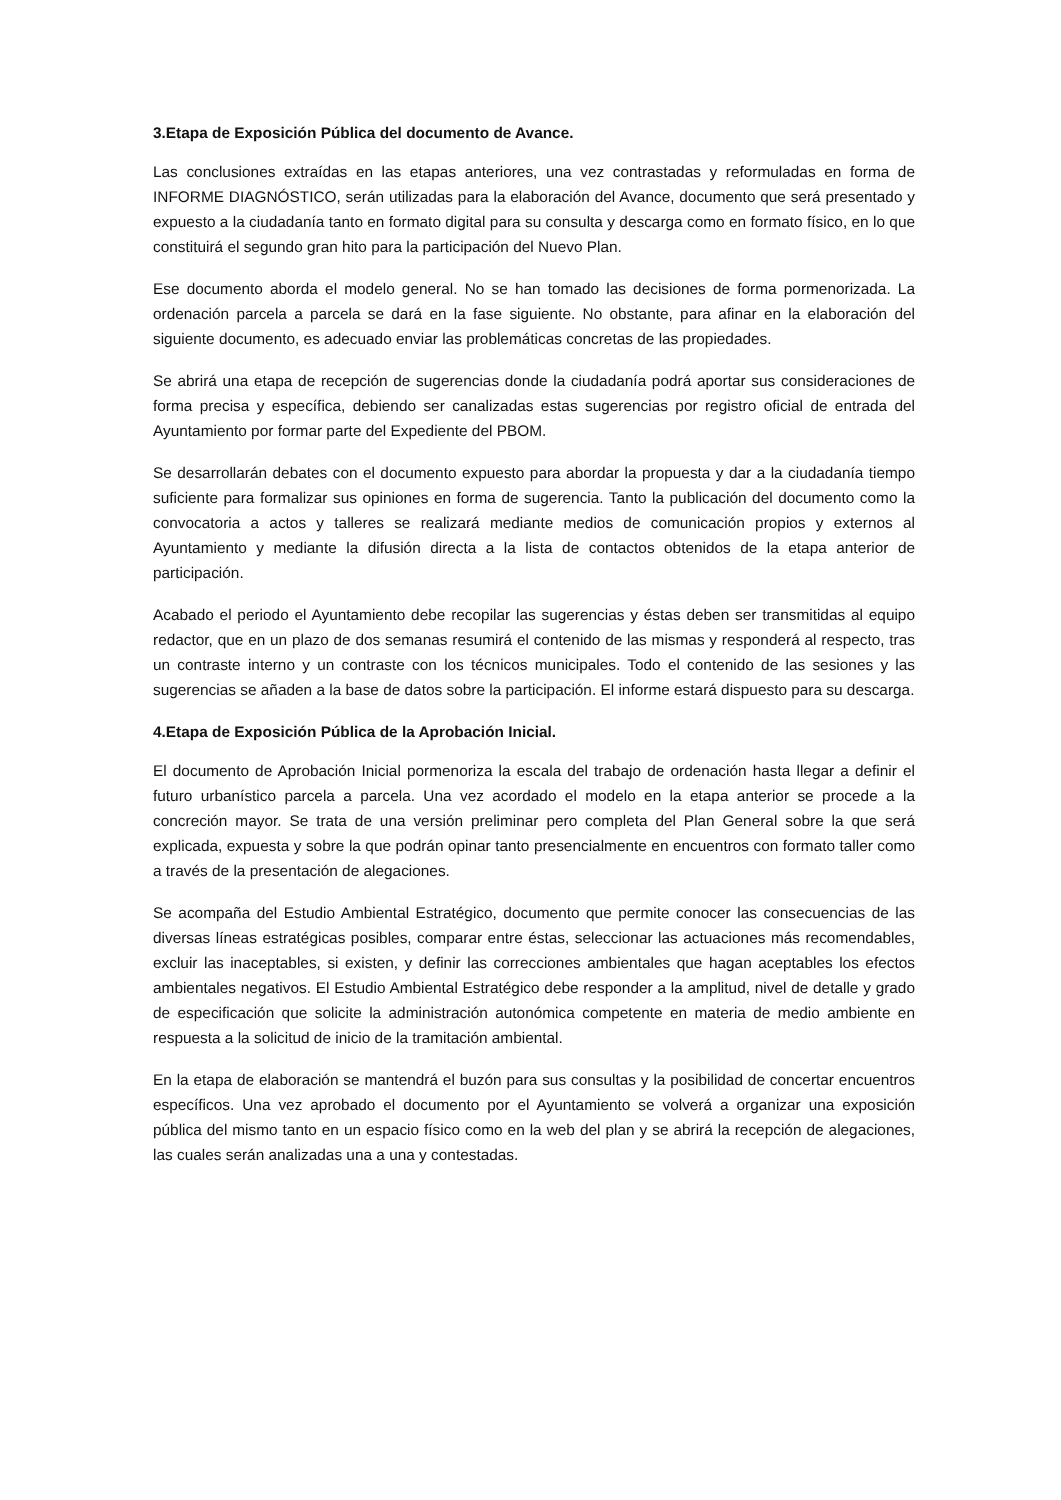3.Etapa de Exposición Pública del documento de Avance.
Las conclusiones extraídas en las etapas anteriores, una vez contrastadas y reformuladas en forma de INFORME DIAGNÓSTICO, serán utilizadas para la elaboración del Avance, documento que será presentado y expuesto a la ciudadanía tanto en formato digital para su consulta y descarga como en formato físico, en lo que constituirá el segundo gran hito para la participación del Nuevo Plan.
Ese documento aborda el modelo general. No se han tomado las decisiones de forma pormenorizada. La ordenación parcela a parcela se dará en la fase siguiente. No obstante, para afinar en la elaboración del siguiente documento, es adecuado enviar las problemáticas concretas de las propiedades.
Se abrirá una etapa de recepción de sugerencias donde la ciudadanía podrá aportar sus consideraciones de forma precisa y específica, debiendo ser canalizadas estas sugerencias por registro oficial de entrada del Ayuntamiento por formar parte del Expediente del PBOM.
Se desarrollarán debates con el documento expuesto para abordar la propuesta y dar a la ciudadanía tiempo suficiente para formalizar sus opiniones en forma de sugerencia. Tanto la publicación del documento como la convocatoria a actos y talleres se realizará mediante medios de comunicación propios y externos al Ayuntamiento y mediante la difusión directa a la lista de contactos obtenidos de la etapa anterior de participación.
Acabado el periodo el Ayuntamiento debe recopilar las sugerencias y éstas deben ser transmitidas al equipo redactor, que en un plazo de dos semanas resumirá el contenido de las mismas y responderá al respecto, tras un contraste interno y un contraste con los técnicos municipales. Todo el contenido de las sesiones y las sugerencias se añaden a la base de datos sobre la participación. El informe estará dispuesto para su descarga.
4.Etapa de Exposición Pública de la Aprobación Inicial.
El documento de Aprobación Inicial pormenoriza la escala del trabajo de ordenación hasta llegar a definir el futuro urbanístico parcela a parcela. Una vez acordado el modelo en la etapa anterior se procede a la concreción mayor. Se trata de una versión preliminar pero completa del Plan General sobre la que será explicada, expuesta y sobre la que podrán opinar tanto presencialmente en encuentros con formato taller como a través de la presentación de alegaciones.
Se acompaña del Estudio Ambiental Estratégico, documento que permite conocer las consecuencias de las diversas líneas estratégicas posibles, comparar entre éstas, seleccionar las actuaciones más recomendables, excluir las inaceptables, si existen, y definir las correcciones ambientales que hagan aceptables los efectos ambientales negativos. El Estudio Ambiental Estratégico debe responder a la amplitud, nivel de detalle y grado de especificación que solicite la administración autonómica competente en materia de medio ambiente en respuesta a la solicitud de inicio de la tramitación ambiental.
En la etapa de elaboración se mantendrá el buzón para sus consultas y la posibilidad de concertar encuentros específicos. Una vez aprobado el documento por el Ayuntamiento se volverá a organizar una exposición pública del mismo tanto en un espacio físico como en la web del plan y se abrirá la recepción de alegaciones, las cuales serán analizadas una a una y contestadas.